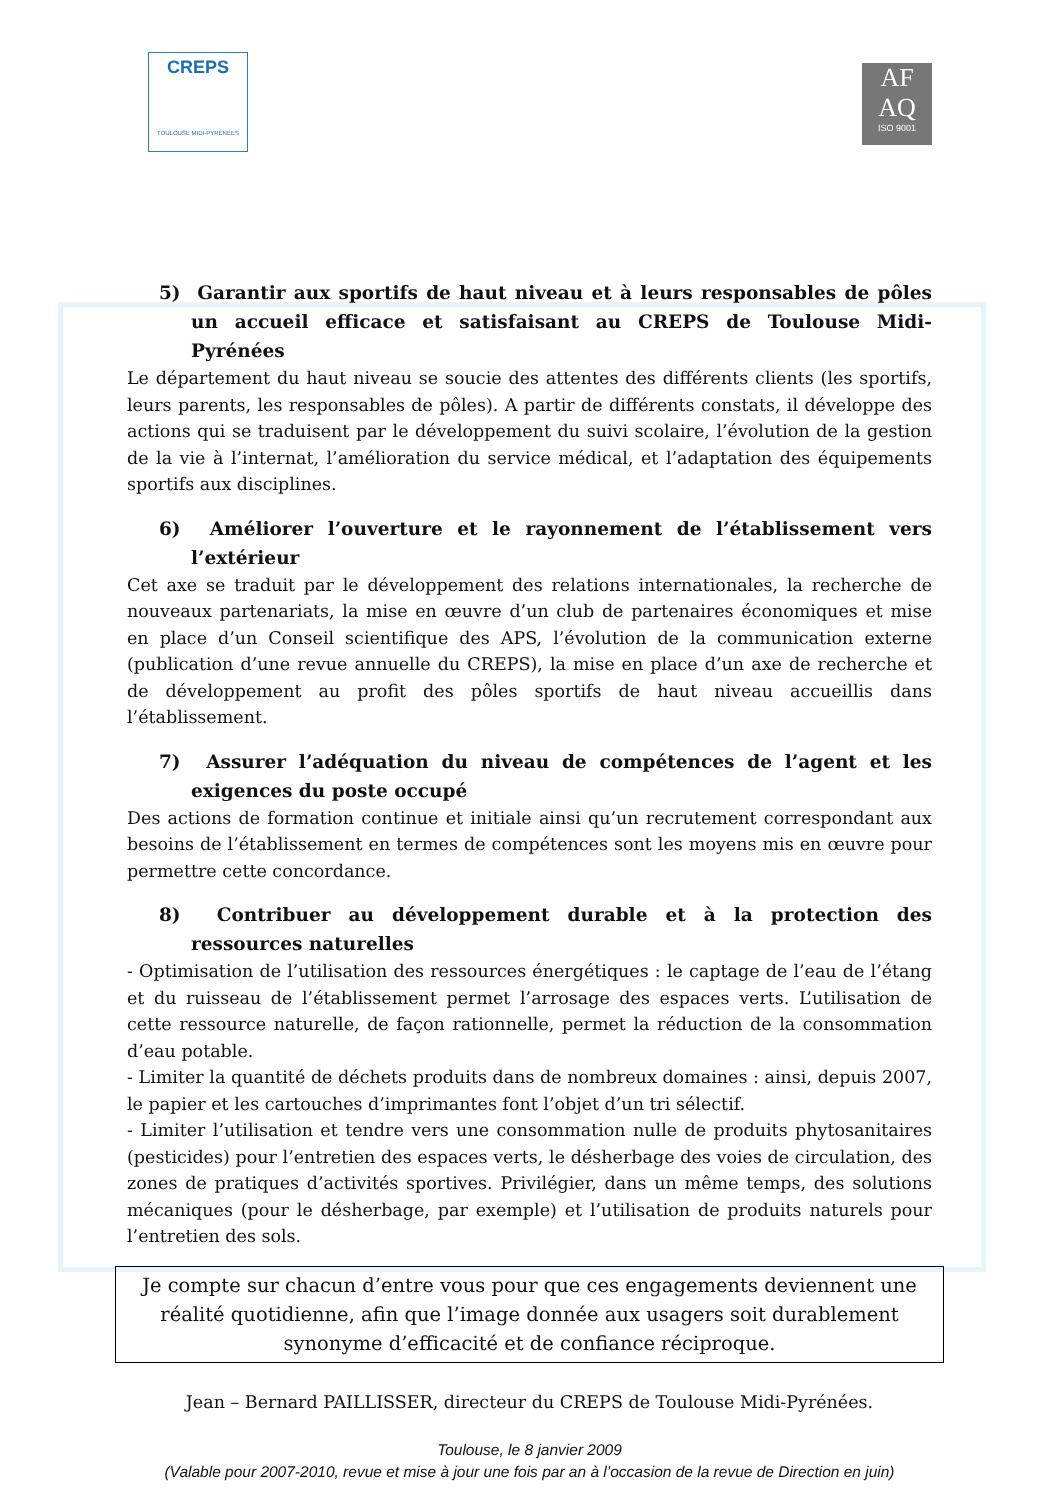CREPS
TOULOUSE MIDI-PYRÉNÉES
AF
AQ
ISO 9001
5) Garantir aux sportifs de haut niveau et à leurs responsables de pôles un accueil efficace et satisfaisant au CREPS de Toulouse Midi-Pyrénées
Le département du haut niveau se soucie des attentes des différents clients (les sportifs, leurs parents, les responsables de pôles). A partir de différents constats, il développe des actions qui se traduisent par le développement du suivi scolaire, l’évolution de la gestion de la vie à l’internat, l’amélioration du service médical, et l’adaptation des équipements sportifs aux disciplines.
6) Améliorer l’ouverture et le rayonnement de l’établissement vers l’extérieur
Cet axe se traduit par le développement des relations internationales, la recherche de nouveaux partenariats, la mise en œuvre d’un club de partenaires économiques et mise en place d’un Conseil scientifique des APS, l’évolution de la communication externe (publication d’une revue annuelle du CREPS), la mise en place d’un axe de recherche et de développement au profit des pôles sportifs de haut niveau accueillis dans l’établissement.
7) Assurer l’adéquation du niveau de compétences de l’agent et les exigences du poste occupé
Des actions de formation continue et initiale ainsi qu’un recrutement correspondant aux besoins de l’établissement en termes de compétences sont les moyens mis en œuvre pour permettre cette concordance.
8) Contribuer au développement durable et à la protection des ressources naturelles
- Optimisation de l’utilisation des ressources énergétiques : le captage de l’eau de l’étang et du ruisseau de l’établissement permet l’arrosage des espaces verts. L’utilisation de cette ressource naturelle, de façon rationnelle, permet la réduction de la consommation d’eau potable.
- Limiter la quantité de déchets produits dans de nombreux domaines : ainsi, depuis 2007, le papier et les cartouches d’imprimantes font l’objet d’un tri sélectif.
- Limiter l’utilisation et tendre vers une consommation nulle de produits phytosanitaires (pesticides) pour l’entretien des espaces verts, le désherbage des voies de circulation, des zones de pratiques d’activités sportives. Privilégier, dans un même temps, des solutions mécaniques (pour le désherbage, par exemple) et l’utilisation de produits naturels pour l’entretien des sols.
Je compte sur chacun d’entre vous pour que ces engagements deviennent une réalité quotidienne, afin que l’image donnée aux usagers soit durablement synonyme d’efficacité et de confiance réciproque.
Jean – Bernard PAILLISSER, directeur du CREPS de Toulouse Midi-Pyrénées.
Toulouse, le 8 janvier 2009
(Valable pour 2007-2010, revue et mise à jour une fois par an à l’occasion de la revue de Direction en juin)